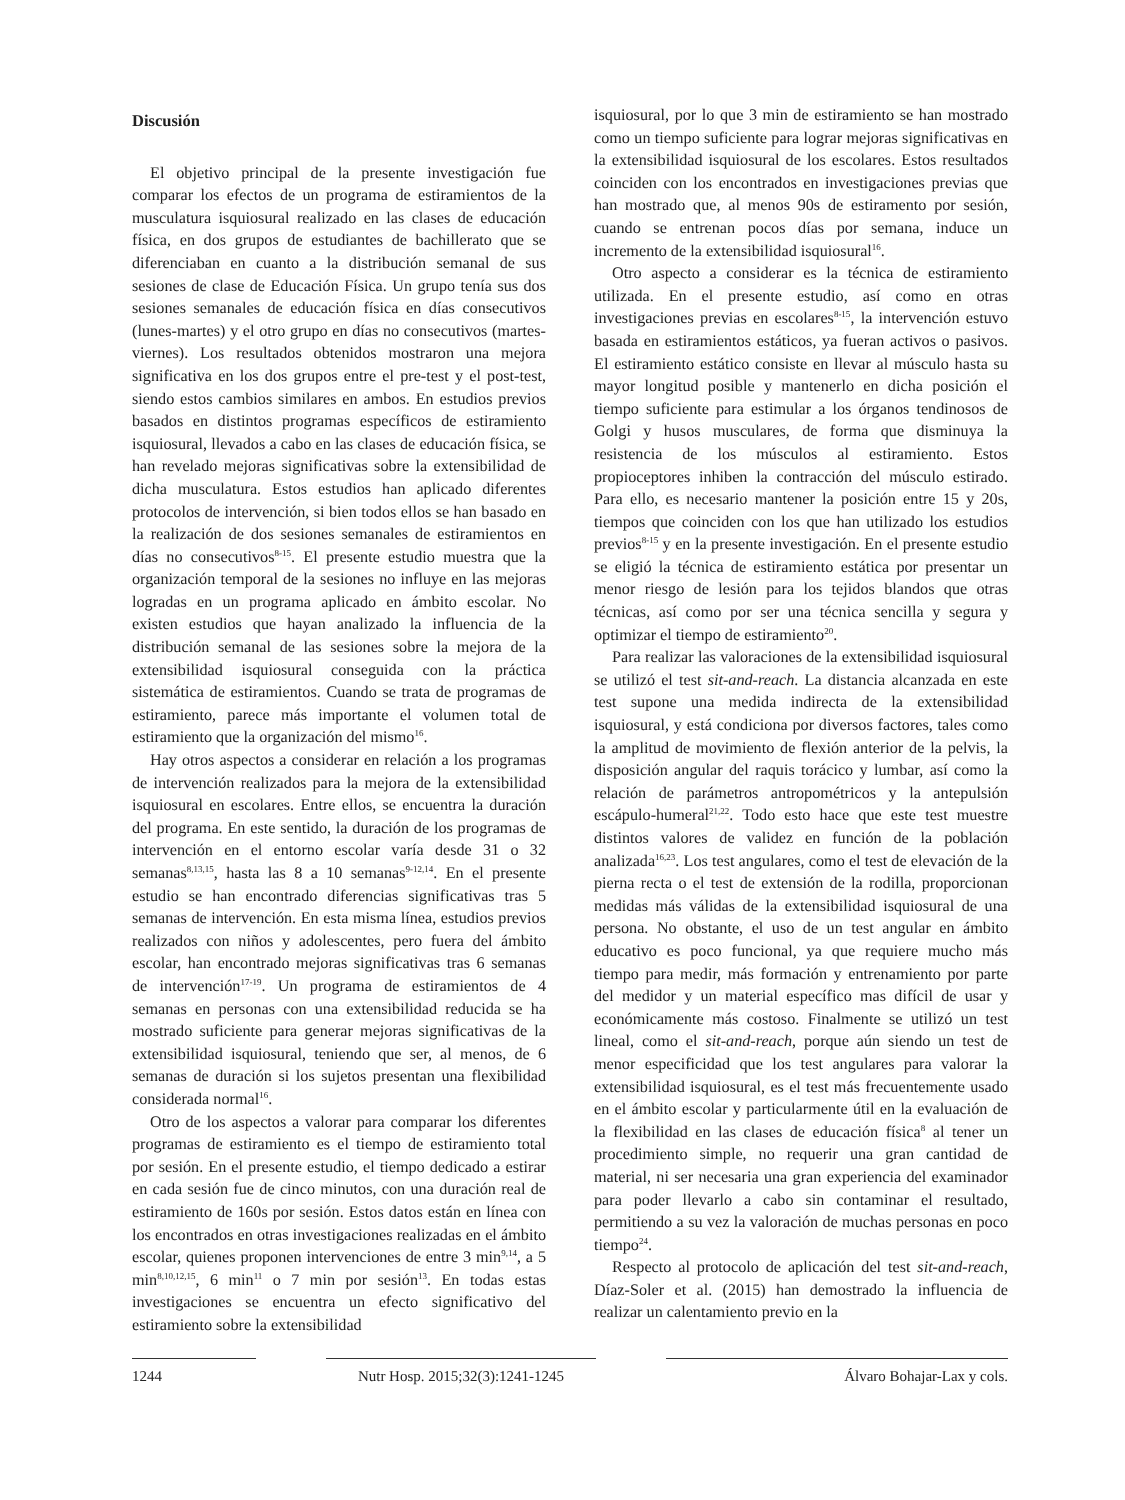Discusión
El objetivo principal de la presente investigación fue comparar los efectos de un programa de estiramientos de la musculatura isquiosural realizado en las clases de educación física, en dos grupos de estudiantes de bachillerato que se diferenciaban en cuanto a la distribución semanal de sus sesiones de clase de Educación Física. Un grupo tenía sus dos sesiones semanales de educación física en días consecutivos (lunes-martes) y el otro grupo en días no consecutivos (martes-viernes). Los resultados obtenidos mostraron una mejora significativa en los dos grupos entre el pre-test y el post-test, siendo estos cambios similares en ambos. En estudios previos basados en distintos programas específicos de estiramiento isquiosural, llevados a cabo en las clases de educación física, se han revelado mejoras significativas sobre la extensibilidad de dicha musculatura. Estos estudios han aplicado diferentes protocolos de intervención, si bien todos ellos se han basado en la realización de dos sesiones semanales de estiramientos en días no consecutivos<sup>8-15</sup>. El presente estudio muestra que la organización temporal de la sesiones no influye en las mejoras logradas en un programa aplicado en ámbito escolar. No existen estudios que hayan analizado la influencia de la distribución semanal de las sesiones sobre la mejora de la extensibilidad isquiosural conseguida con la práctica sistemática de estiramientos. Cuando se trata de programas de estiramiento, parece más importante el volumen total de estiramiento que la organización del mismo<sup>16</sup>.
Hay otros aspectos a considerar en relación a los programas de intervención realizados para la mejora de la extensibilidad isquiosural en escolares. Entre ellos, se encuentra la duración del programa. En este sentido, la duración de los programas de intervención en el entorno escolar varía desde 31 o 32 semanas<sup>8,13,15</sup>, hasta las 8 a 10 semanas<sup>9-12,14</sup>. En el presente estudio se han encontrado diferencias significativas tras 5 semanas de intervención. En esta misma línea, estudios previos realizados con niños y adolescentes, pero fuera del ámbito escolar, han encontrado mejoras significativas tras 6 semanas de intervención<sup>17-19</sup>. Un programa de estiramientos de 4 semanas en personas con una extensibilidad reducida se ha mostrado suficiente para generar mejoras significativas de la extensibilidad isquiosural, teniendo que ser, al menos, de 6 semanas de duración si los sujetos presentan una flexibilidad considerada normal<sup>16</sup>.
Otro de los aspectos a valorar para comparar los diferentes programas de estiramiento es el tiempo de estiramiento total por sesión. En el presente estudio, el tiempo dedicado a estirar en cada sesión fue de cinco minutos, con una duración real de estiramiento de 160s por sesión. Estos datos están en línea con los encontrados en otras investigaciones realizadas en el ámbito escolar, quienes proponen intervenciones de entre 3 min<sup>9,14</sup>, a 5 min<sup>8,10,12,15</sup>, 6 min<sup>11</sup> o 7 min por sesión<sup>13</sup>. En todas estas investigaciones se encuentra un efecto significativo del estiramiento sobre la extensibilidad
isquiosural, por lo que 3 min de estiramiento se han mostrado como un tiempo suficiente para lograr mejoras significativas en la extensibilidad isquiosural de los escolares. Estos resultados coinciden con los encontrados en investigaciones previas que han mostrado que, al menos 90s de estiramento por sesión, cuando se entrenan pocos días por semana, induce un incremento de la extensibilidad isquiosural<sup>16</sup>.
Otro aspecto a considerar es la técnica de estiramiento utilizada. En el presente estudio, así como en otras investigaciones previas en escolares<sup>8-15</sup>, la intervención estuvo basada en estiramientos estáticos, ya fueran activos o pasivos. El estiramiento estático consiste en llevar al músculo hasta su mayor longitud posible y mantenerlo en dicha posición el tiempo suficiente para estimular a los órganos tendinosos de Golgi y husos musculares, de forma que disminuya la resistencia de los músculos al estiramiento. Estos propioceptores inhiben la contracción del músculo estirado. Para ello, es necesario mantener la posición entre 15 y 20s, tiempos que coinciden con los que han utilizado los estudios previos<sup>8-15</sup> y en la presente investigación. En el presente estudio se eligió la técnica de estiramiento estática por presentar un menor riesgo de lesión para los tejidos blandos que otras técnicas, así como por ser una técnica sencilla y segura y optimizar el tiempo de estiramiento<sup>20</sup>.
Para realizar las valoraciones de la extensibilidad isquiosural se utilizó el test sit-and-reach. La distancia alcanzada en este test supone una medida indirecta de la extensibilidad isquiosural, y está condiciona por diversos factores, tales como la amplitud de movimiento de flexión anterior de la pelvis, la disposición angular del raquis torácico y lumbar, así como la relación de parámetros antropométricos y la antepulsión escápulo-humeral<sup>21,22</sup>. Todo esto hace que este test muestre distintos valores de validez en función de la población analizada<sup>16,23</sup>. Los test angulares, como el test de elevación de la pierna recta o el test de extensión de la rodilla, proporcionan medidas más válidas de la extensibilidad isquiosural de una persona. No obstante, el uso de un test angular en ámbito educativo es poco funcional, ya que requiere mucho más tiempo para medir, más formación y entrenamiento por parte del medidor y un material específico mas difícil de usar y económicamente más costoso. Finalmente se utilizó un test lineal, como el sit-and-reach, porque aún siendo un test de menor especificidad que los test angulares para valorar la extensibilidad isquiosural, es el test más frecuentemente usado en el ámbito escolar y particularmente útil en la evaluación de la flexibilidad en las clases de educación física<sup>8</sup> al tener un procedimiento simple, no requerir una gran cantidad de material, ni ser necesaria una gran experiencia del examinador para poder llevarlo a cabo sin contaminar el resultado, permitiendo a su vez la valoración de muchas personas en poco tiempo<sup>24</sup>.
Respecto al protocolo de aplicación del test sit-and-reach, Díaz-Soler et al. (2015) han demostrado la influencia de realizar un calentamiento previo en la
1244 Nutr Hosp. 2015;32(3):1241-1245
Álvaro Bohajar-Lax y cols.